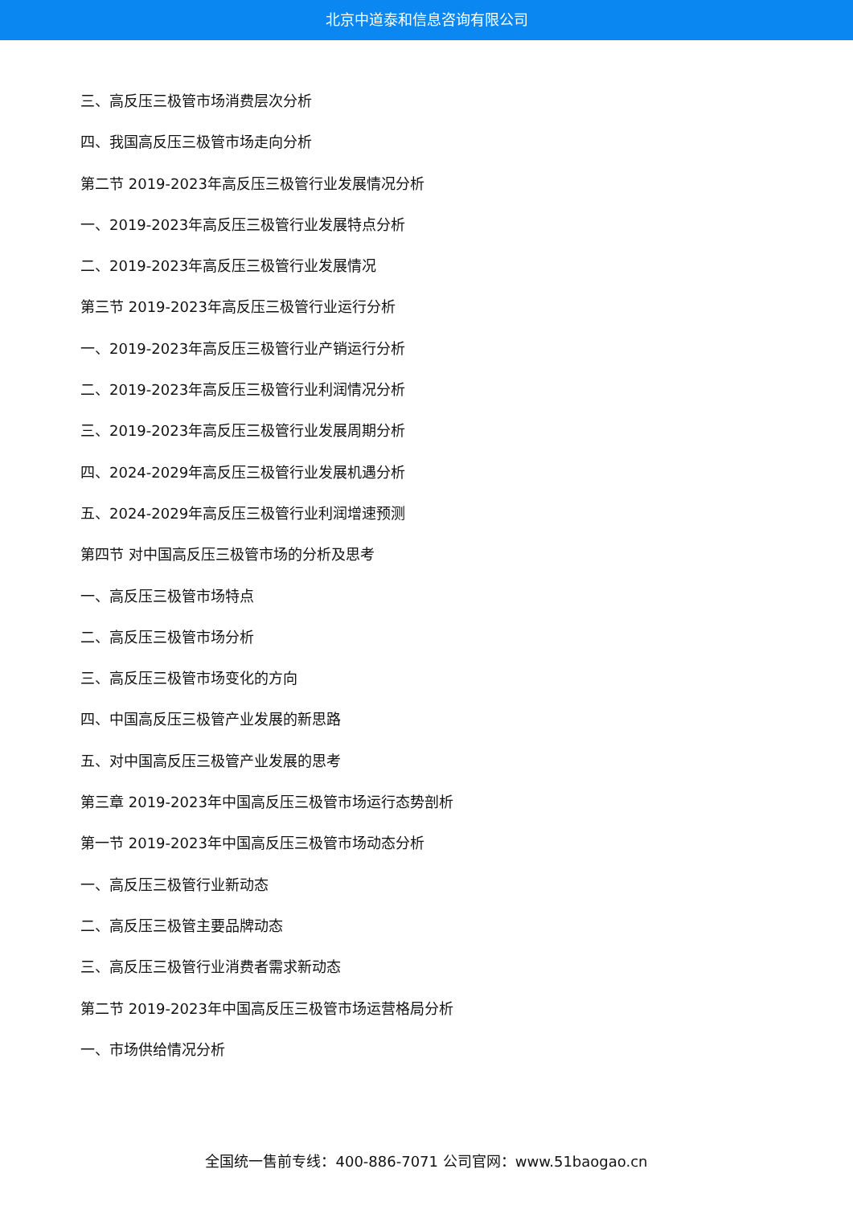北京中道泰和信息咨询有限公司
三、高反压三极管市场消费层次分析
四、我国高反压三极管市场走向分析
第二节 2019-2023年高反压三极管行业发展情况分析
一、2019-2023年高反压三极管行业发展特点分析
二、2019-2023年高反压三极管行业发展情况
第三节 2019-2023年高反压三极管行业运行分析
一、2019-2023年高反压三极管行业产销运行分析
二、2019-2023年高反压三极管行业利润情况分析
三、2019-2023年高反压三极管行业发展周期分析
四、2024-2029年高反压三极管行业发展机遇分析
五、2024-2029年高反压三极管行业利润增速预测
第四节 对中国高反压三极管市场的分析及思考
一、高反压三极管市场特点
二、高反压三极管市场分析
三、高反压三极管市场变化的方向
四、中国高反压三极管产业发展的新思路
五、对中国高反压三极管产业发展的思考
第三章 2019-2023年中国高反压三极管市场运行态势剖析
第一节 2019-2023年中国高反压三极管市场动态分析
一、高反压三极管行业新动态
二、高反压三极管主要品牌动态
三、高反压三极管行业消费者需求新动态
第二节 2019-2023年中国高反压三极管市场运营格局分析
一、市场供给情况分析
全国统一售前专线：400-886-7071 公司官网：www.51baogao.cn